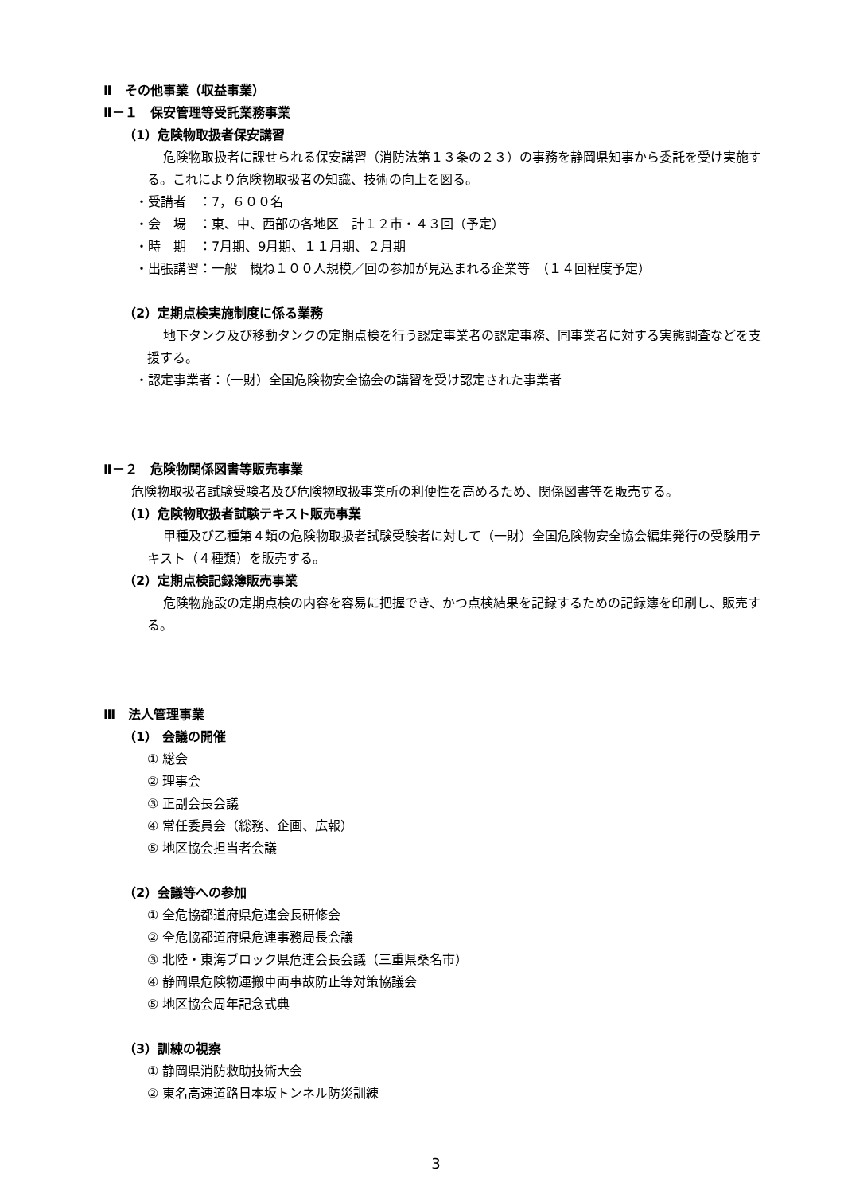Ⅱ　その他事業（収益事業）
Ⅱ－１　保安管理等受託業務事業
（1）危険物取扱者保安講習
危険物取扱者に課せられる保安講習（消防法第１３条の２３）の事務を静岡県知事から委託を受け実施する。これにより危険物取扱者の知識、技術の向上を図る。
・受講者　：7，６００名
・会　場　：東、中、西部の各地区　計１２市・４３回（予定）
・時　期　：7月期、9月期、１１月期、２月期
・出張講習：一般　概ね１００人規模／回の参加が見込まれる企業等　（１４回程度予定）
（2）定期点検実施制度に係る業務
地下タンク及び移動タンクの定期点検を行う認定事業者の認定事務、同事業者に対する実態調査などを支援する。
・認定事業者：（一財）全国危険物安全協会の講習を受け認定された事業者
Ⅱ－２　危険物関係図書等販売事業
危険物取扱者試験受験者及び危険物取扱事業所の利便性を高めるため、関係図書等を販売する。
（1）危険物取扱者試験テキスト販売事業
甲種及び乙種第４類の危険物取扱者試験受験者に対して（一財）全国危険物安全協会編集発行の受験用テキスト（４種類）を販売する。
（2）定期点検記録簿販売事業
危険物施設の定期点検の内容を容易に把握でき、かつ点検結果を記録するための記録簿を印刷し、販売する。
Ⅲ　法人管理事業
（1） 会議の開催
① 総会
② 理事会
③ 正副会長会議
④ 常任委員会（総務、企画、広報）
⑤ 地区協会担当者会議
（2）会議等への参加
① 全危協都道府県危連会長研修会
② 全危協都道府県危連事務局長会議
③ 北陸・東海ブロック県危連会長会議（三重県桑名市）
④ 静岡県危険物運搬車両事故防止等対策協議会
⑤ 地区協会周年記念式典
（3）訓練の視察
① 静岡県消防救助技術大会
② 東名高速道路日本坂トンネル防災訓練
3